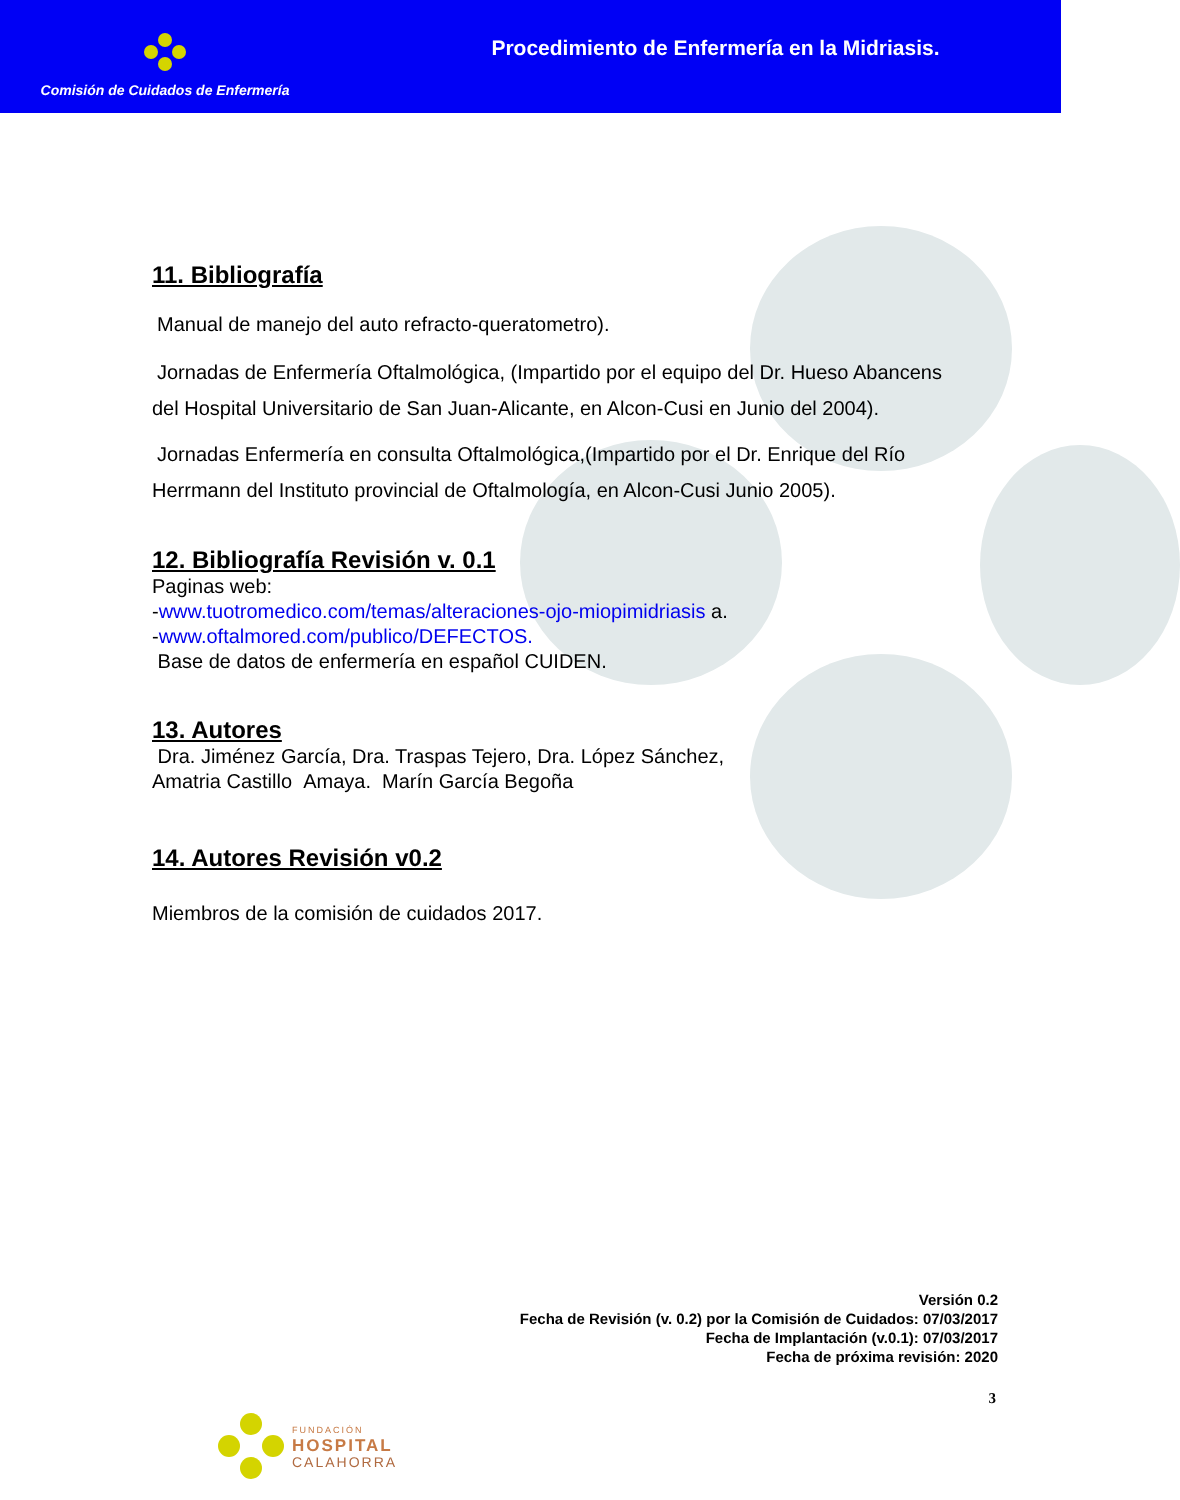Comisión de Cuidados de Enfermería
Procedimiento de Enfermería en la Midriasis.
11. Bibliografía
Manual de manejo del auto refracto-queratometro).
Jornadas de Enfermería Oftalmológica, (Impartido por el equipo del Dr. Hueso Abancens del Hospital Universitario de San Juan-Alicante, en Alcon-Cusi en Junio del 2004).
Jornadas Enfermería en consulta Oftalmológica,(Impartido por el Dr. Enrique del Río Herrmann del Instituto provincial de Oftalmología, en Alcon-Cusi Junio 2005).
12. Bibliografía Revisión v. 0.1
Paginas web:
-www.tuotromedico.com/temas/alteraciones-ojo-miopimidriasis a.
-www.oftalmored.com/publico/DEFECTOS.
Base de datos de enfermería en español CUIDEN.
13. Autores
Dra. Jiménez García, Dra. Traspas Tejero, Dra. López Sánchez,
Amatria Castillo Amaya. Marín García Begoña
14. Autores Revisión v0.2
Miembros de la comisión de cuidados 2017.
Versión 0.2
Fecha de Revisión (v. 0.2) por la Comisión de Cuidados: 07/03/2017
Fecha de Implantación (v.0.1): 07/03/2017
Fecha de próxima revisión: 2020
3
FUNDACIÓN
HOSPITAL
CALAHORRA